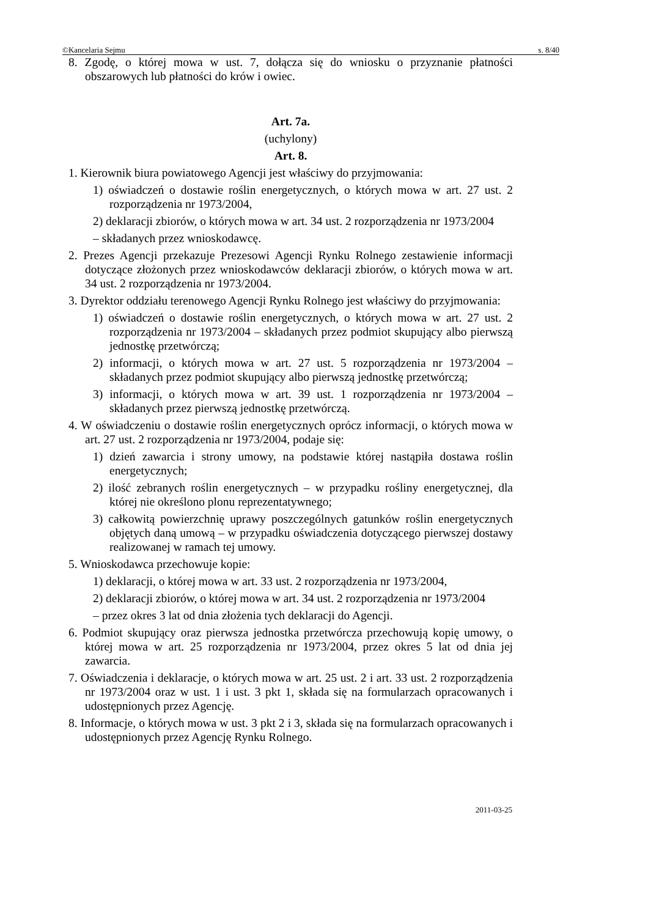©Kancelaria Sejmu s. 8/40
8. Zgodę, o której mowa w ust. 7, dołącza się do wniosku o przyznanie płatności obszarowych lub płatności do krów i owiec.
Art. 7a.
(uchylony)
Art. 8.
1. Kierownik biura powiatowego Agencji jest właściwy do przyjmowania:
1) oświadczeń o dostawie roślin energetycznych, o których mowa w art. 27 ust. 2 rozporządzenia nr 1973/2004,
2) deklaracji zbiorów, o których mowa w art. 34 ust. 2 rozporządzenia nr 1973/2004
– składanych przez wnioskodawcę.
2. Prezes Agencji przekazuje Prezesowi Agencji Rynku Rolnego zestawienie informacji dotyczące złożonych przez wnioskodawców deklaracji zbiorów, o których mowa w art. 34 ust. 2 rozporządzenia nr 1973/2004.
3. Dyrektor oddziału terenowego Agencji Rynku Rolnego jest właściwy do przyjmowania:
1) oświadczeń o dostawie roślin energetycznych, o których mowa w art. 27 ust. 2 rozporządzenia nr 1973/2004 – składanych przez podmiot skupujący albo pierwszą jednostkę przetwórczą;
2) informacji, o których mowa w art. 27 ust. 5 rozporządzenia nr 1973/2004 – składanych przez podmiot skupujący albo pierwszą jednostkę przetwórczą;
3) informacji, o których mowa w art. 39 ust. 1 rozporządzenia nr 1973/2004 – składanych przez pierwszą jednostkę przetwórczą.
4. W oświadczeniu o dostawie roślin energetycznych oprócz informacji, o których mowa w art. 27 ust. 2 rozporządzenia nr 1973/2004, podaje się:
1) dzień zawarcia i strony umowy, na podstawie której nastąpiła dostawa roślin energetycznych;
2) ilość zebranych roślin energetycznych – w przypadku rośliny energetycznej, dla której nie określono plonu reprezentatywnego;
3) całkowitą powierzchnię uprawy poszczególnych gatunków roślin energetycznych objętych daną umową – w przypadku oświadczenia dotyczącego pierwszej dostawy realizowanej w ramach tej umowy.
5. Wnioskodawca przechowuje kopie:
1) deklaracji, o której mowa w art. 33 ust. 2 rozporządzenia nr 1973/2004,
2) deklaracji zbiorów, o której mowa w art. 34 ust. 2 rozporządzenia nr 1973/2004
– przez okres 3 lat od dnia złożenia tych deklaracji do Agencji.
6. Podmiot skupujący oraz pierwsza jednostka przetwórcza przechowują kopię umowy, o której mowa w art. 25 rozporządzenia nr 1973/2004, przez okres 5 lat od dnia jej zawarcia.
7. Oświadczenia i deklaracje, o których mowa w art. 25 ust. 2 i art. 33 ust. 2 rozporządzenia nr 1973/2004 oraz w ust. 1 i ust. 3 pkt 1, składa się na formularzach opracowanych i udostępnionych przez Agencję.
8. Informacje, o których mowa w ust. 3 pkt 2 i 3, składa się na formularzach opracowanych i udostępnionych przez Agencję Rynku Rolnego.
2011-03-25